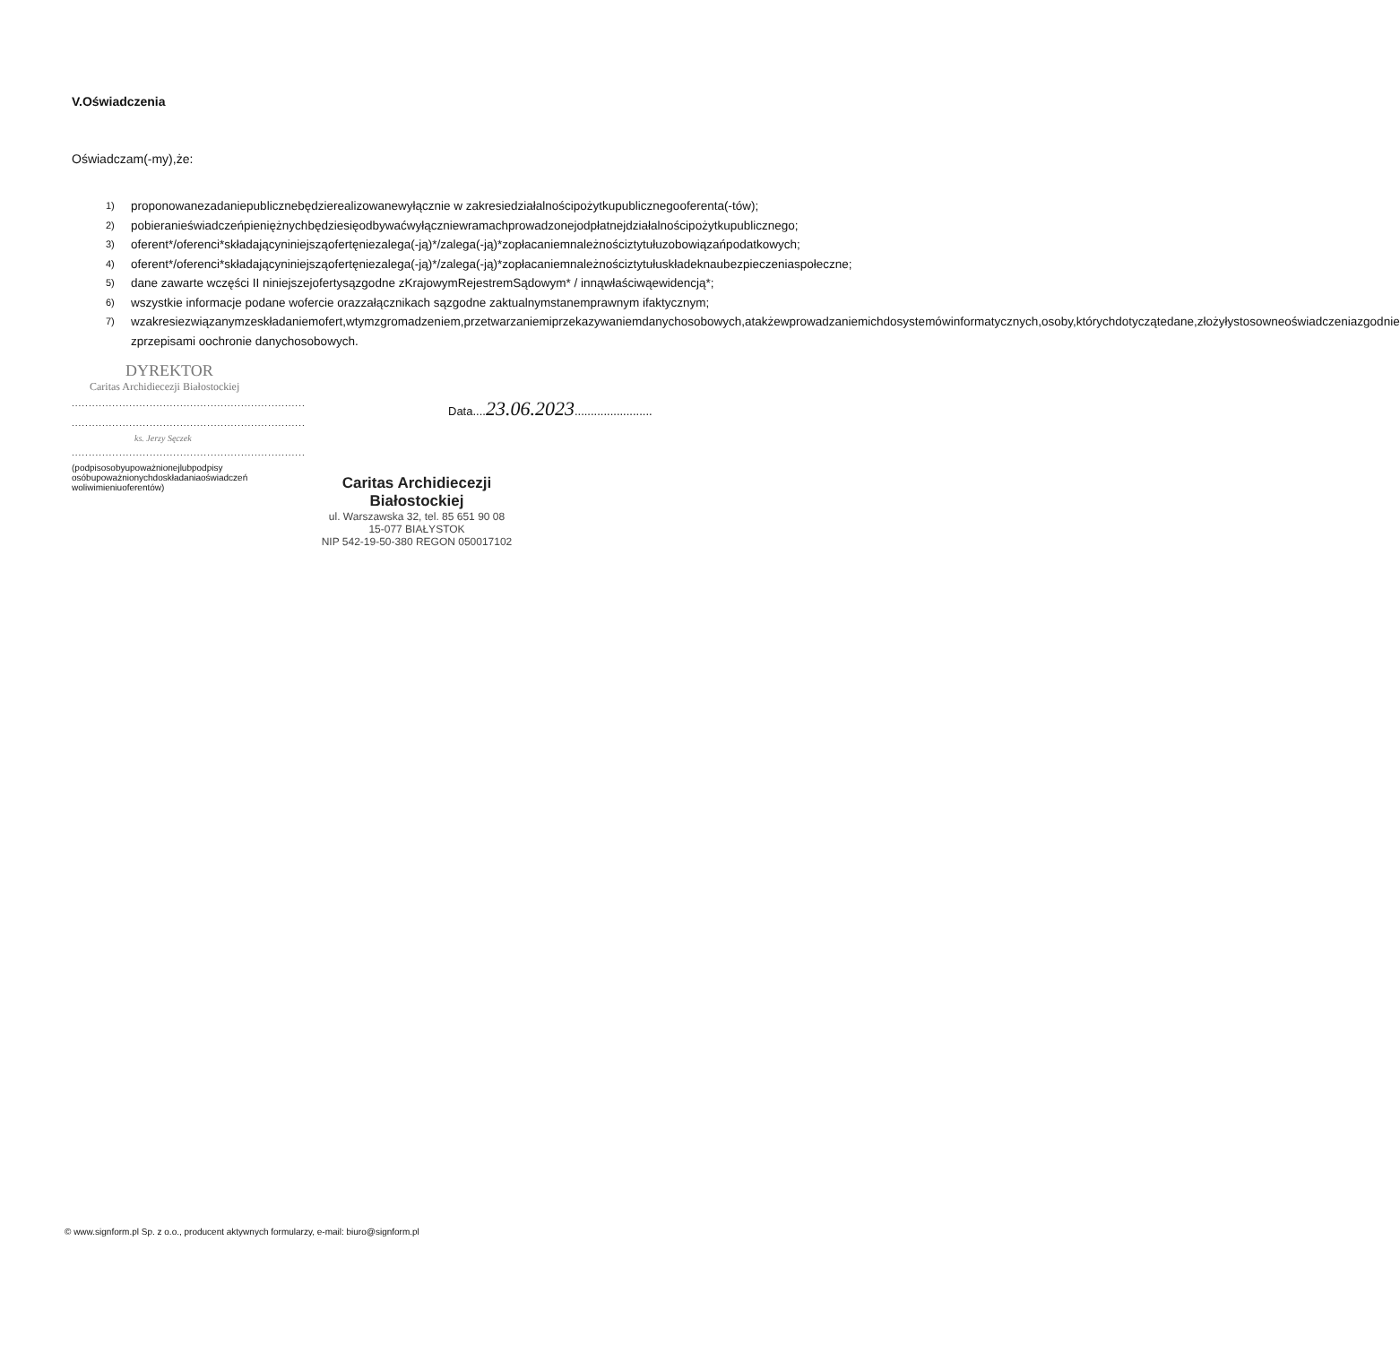V.Oświadczenia
Oświadczam(-my),że:
1) proponowanezadaniepublicznebędzierealizowanewyłącznie w zakresiedziałalnościpożytkupublicznegooferenta(-tów);
2) pobieranieświadczeńpieniężnychbędziesięodbywaćwyłączniewramachprowadzonejodpłatnejdziałalnościpożytkupublicznego;
3) oferent*/oferenci*składającyniniejsząofertęniezalega(-ją)*/zalega(-ją)*zopłacaniemnależnościztytułuzobowiązańpodatkowych;
4) oferent*/oferenci*składającyniniejsząofertęniezalega(-ją)*/zalega(-ją)*zopłacaniemnależnościztytułuskładeknaubezpieczeniaspołeczne;
5) dane zawarte wczęści II niniejszejofertysązgodne zKrajowymRejestremSądowym* / innąwłaściwąewidencją*;
6) wszystkie informacje podane wofercie orazzałącznikach sązgodne zaktualnymstanemprawnym ifaktycznym;
7) wzakresiezwiązanymzeskładaniemofert,wtymzgromadzeniem,przetwarzaniemiprzekazywaniemdanychosobowych,atakżewprowadzaniemichdosystemówinformatycznych,osoby,którychdotyczątedane,złożyłystosowneoświadczeniazgodnie zprzepisami oochronie danychosobowych.
DYREKTOR
Caritas Archidiecezji Białostockiej
..............................................................................
..............................................................................
ks. Jerzy Sęczek
..............................................................................
(podpisosobyupoważnionejlubpodpisy osóbupoważnionychdoskładaniaoświadczeń woliwimieniuoferentów)
Data....23.06.2023........................
Caritas Archidiecezji Białostockiej
ul. Warszawska 32, tel. 85 651 90 08
15-077 BIAŁYSTOK
NIP 542-19-50-380 REGON 050017102
© www.signform.pl Sp. z o.o., producent aktywnych formularzy, e-mail: biuro@signform.pl